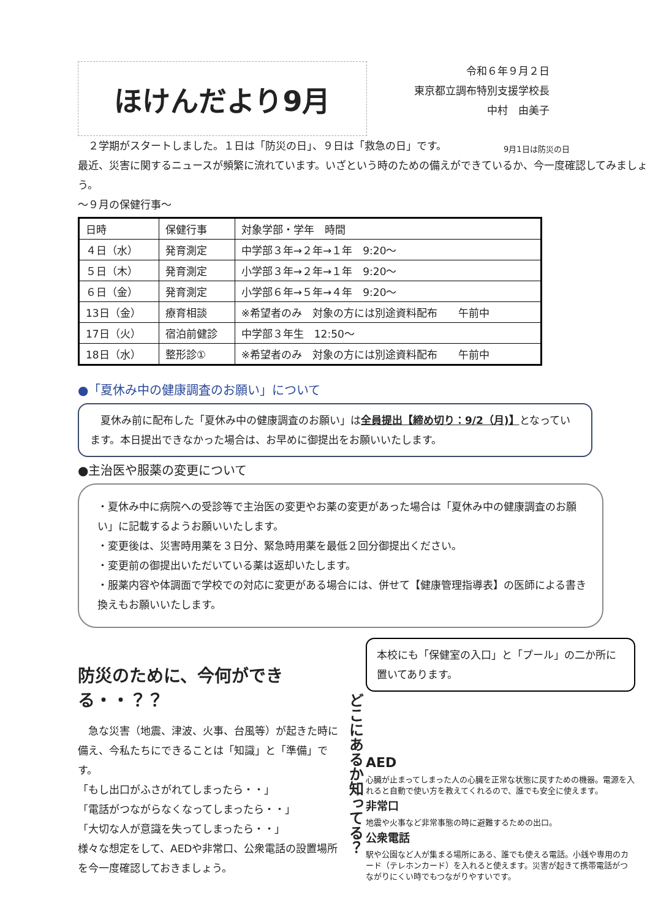ほけんだより9月
令和６年９月２日
東京都立調布特別支援学校長
中村　由美子
　２学期がスタートしました。１日は「防災の日」、９日は「救急の日」です。
最近、災害に関するニュースが頻繁に流れています。いざという時のための備えができているか、今一度確認してみましょう。
9月1日は防災の日
～９月の保健行事～
| 日時 | 保健行事 | 対象学部・学年 時間 |
| ４日（水） | 発育測定 | 中学部３年→２年→１年 9:20～ |
| ５日（木） | 発育測定 | 小学部３年→２年→１年 9:20～ |
| ６日（金） | 発育測定 | 小学部６年→５年→４年 9:20～ |
| 13日（金） | 療育相談 | ※希望者のみ 対象の方には別途資料配布 午前中 |
| 17日（火） | 宿泊前健診 | 中学部３年生 12:50～ |
| 18日（水） | 整形診① | ※希望者のみ 対象の方には別途資料配布 午前中 |
●「夏休み中の健康調査のお願い」について
　夏休み前に配布した「夏休み中の健康調査のお願い」は全員提出【締め切り：9/2（月)】となっています。本日提出できなかった場合は、お早めに御提出をお願いいたします。
●主治医や服薬の変更について
・夏休み中に病院への受診等で主治医の変更やお薬の変更があった場合は「夏休み中の健康調査のお願い」に記載するようお願いいたします。
・変更後は、災害時用薬を３日分、緊急時用薬を最低２回分御提出ください。
・変更前の御提出いただいている薬は返却いたします。
・服薬内容や体調面で学校での対応に変更がある場合には、併せて【健康管理指導表】の医師による書き換えもお願いいたします。
防災のために、今何ができる・・？？
　急な災害（地震、津波、火事、台風等）が起きた時に備え、今私たちにできることは「知識」と「準備」です。
「もし出口がふさがれてしまったら・・」
「電話がつながらなくなってしまったら・・」
「大切な人が意識を失ってしまったら・・」
様々な想定をして、AEDや非常口、公衆電話の設置場所を今一度確認しておきましょう。
どこにあるか知ってる？
本校にも「保健室の入口」と「プール」の二か所に置いてあります。
AED
心臓が止まってしまった人の心臓を正常な状態に戻すための機器。電源を入れると自動で使い方を教えてくれるので、誰でも安全に使えます。
非常口
地震や火事など非常事態の時に避難するための出口。
公衆電話
駅や公園など人が集まる場所にある、誰でも使える電話。小銭や専用のカード（テレホンカード）を入れると使えます。災害が起きて携帯電話がつながりにくい時でもつながりやすいです。